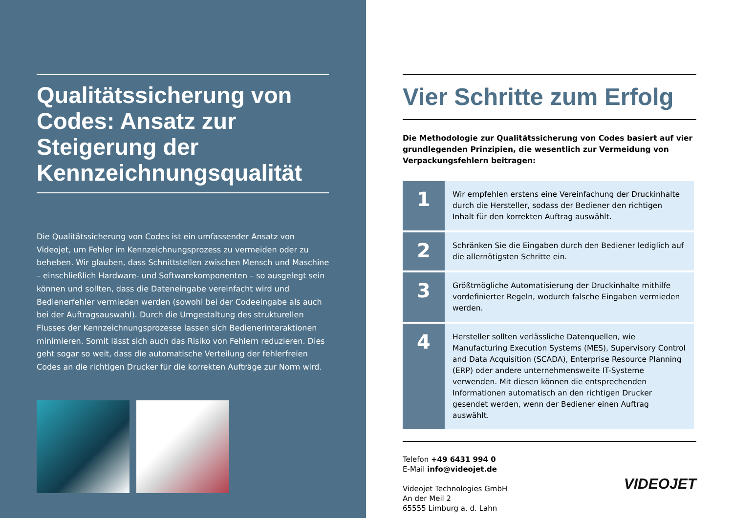Qualitätssicherung von Codes: Ansatz zur Steigerung der Kennzeichnungsqualität
Die Qualitätssicherung von Codes ist ein umfassender Ansatz von Videojet, um Fehler im Kennzeichnungsprozess zu vermeiden oder zu beheben. Wir glauben, dass Schnittstellen zwischen Mensch und Maschine – einschließlich Hardware- und Softwarekomponenten – so ausgelegt sein können und sollten, dass die Dateneingabe vereinfacht wird und Bedienerfehler vermieden werden (sowohl bei der Codeeingabe als auch bei der Auftragsauswahl). Durch die Umgestaltung des strukturellen Flusses der Kennzeichnungsprozesse lassen sich Bedienerinteraktionen minimieren. Somit lässt sich auch das Risiko von Fehlern reduzieren. Dies geht sogar so weit, dass die automatische Verteilung der fehlerfreien Codes an die richtigen Drucker für die korrekten Aufträge zur Norm wird.
Vier Schritte zum Erfolg
Die Methodologie zur Qualitätssicherung von Codes basiert auf vier grundlegenden Prinzipien, die wesentlich zur Vermeidung von Verpackungsfehlern beitragen:
| 1 | Wir empfehlen erstens eine Vereinfachung der Druckinhalte durch die Hersteller, sodass der Bediener den richtigen Inhalt für den korrekten Auftrag auswählt. |
| 2 | Schränken Sie die Eingaben durch den Bediener lediglich auf die allernötigsten Schritte ein. |
| 3 | Größtmögliche Automatisierung der Druckinhalte mithilfe vordefinierter Regeln, wodurch falsche Eingaben vermieden werden. |
| 4 | Hersteller sollten verlässliche Datenquellen, wie Manufacturing Execution Systems (MES), Supervisory Control and Data Acquisition (SCADA), Enterprise Resource Planning (ERP) oder andere unternehmensweite IT-Systeme verwenden. Mit diesen können die entsprechenden Informationen automatisch an den richtigen Drucker gesendet werden, wenn der Bediener einen Auftrag auswählt. |
Telefon +49 6431 994 0
E-Mail info@videojet.de
Videojet Technologies GmbH
An der Meil 2
65555 Limburg a. d. Lahn
VIDEOJET